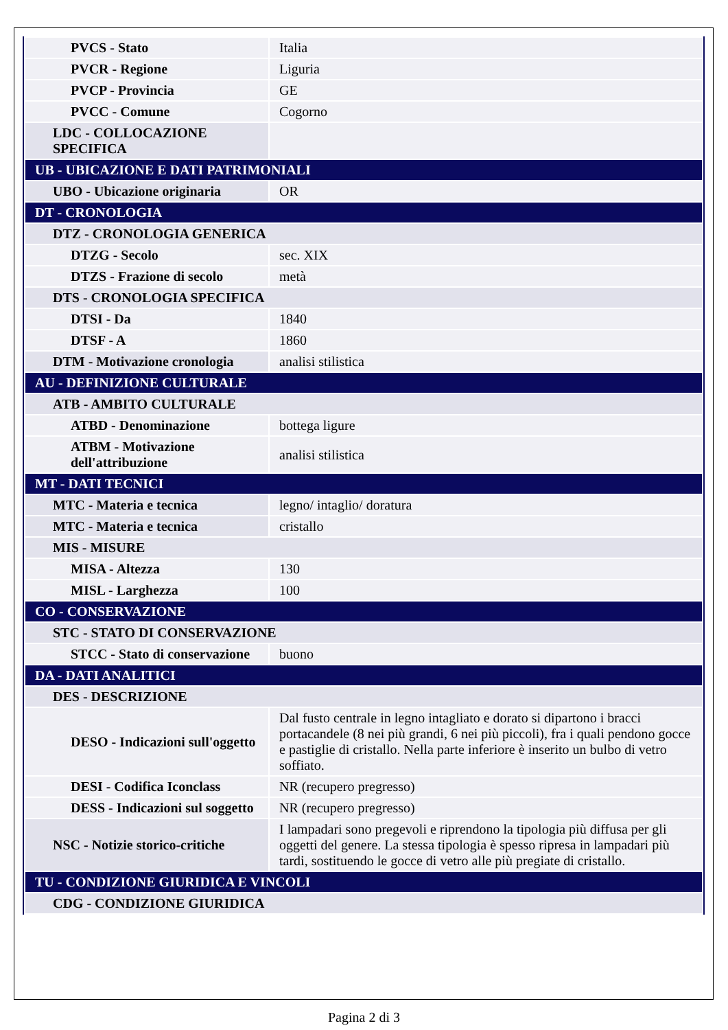| PVCS - Stato | Italia |
| PVCR - Regione | Liguria |
| PVCP - Provincia | GE |
| PVCC - Comune | Cogorno |
| LDC - COLLOCAZIONE SPECIFICA | |
| UB - UBICAZIONE E DATI PATRIMONIALI | |
| UBO - Ubicazione originaria | OR |
| DT - CRONOLOGIA | |
| DTZ - CRONOLOGIA GENERICA | |
| DTZG - Secolo | sec. XIX |
| DTZS - Frazione di secolo | metà |
| DTS - CRONOLOGIA SPECIFICA | |
| DTSI - Da | 1840 |
| DTSF - A | 1860 |
| DTM - Motivazione cronologia | analisi stilistica |
| AU - DEFINIZIONE CULTURALE | |
| ATB - AMBITO CULTURALE | |
| ATBD - Denominazione | bottega ligure |
| ATBM - Motivazione dell'attribuzione | analisi stilistica |
| MT - DATI TECNICI | |
| MTC - Materia e tecnica | legno/ intaglio/ doratura |
| MTC - Materia e tecnica | cristallo |
| MIS - MISURE | |
| MISA - Altezza | 130 |
| MISL - Larghezza | 100 |
| CO - CONSERVAZIONE | |
| STC - STATO DI CONSERVAZIONE | |
| STCC - Stato di conservazione | buono |
| DA - DATI ANALITICI | |
| DES - DESCRIZIONE | |
| DESO - Indicazioni sull'oggetto | Dal fusto centrale in legno intagliato e dorato si dipartono i bracci portacandele (8 nei più grandi, 6 nei più piccoli), fra i quali pendono gocce e pastiglie di cristallo. Nella parte inferiore è inserito un bulbo di vetro soffiato. |
| DESI - Codifica Iconclass | NR (recupero pregresso) |
| DESS - Indicazioni sul soggetto | NR (recupero pregresso) |
| NSC - Notizie storico-critiche | I lampadari sono pregevoli e riprendono la tipologia più diffusa per gli oggetti del genere. La stessa tipologia è spesso ripresa in lampadari più tardi, sostituendo le gocce di vetro alle più pregiate di cristallo. |
| TU - CONDIZIONE GIURIDICA E VINCOLI | |
| CDG - CONDIZIONE GIURIDICA | |
Pagina 2 di 3